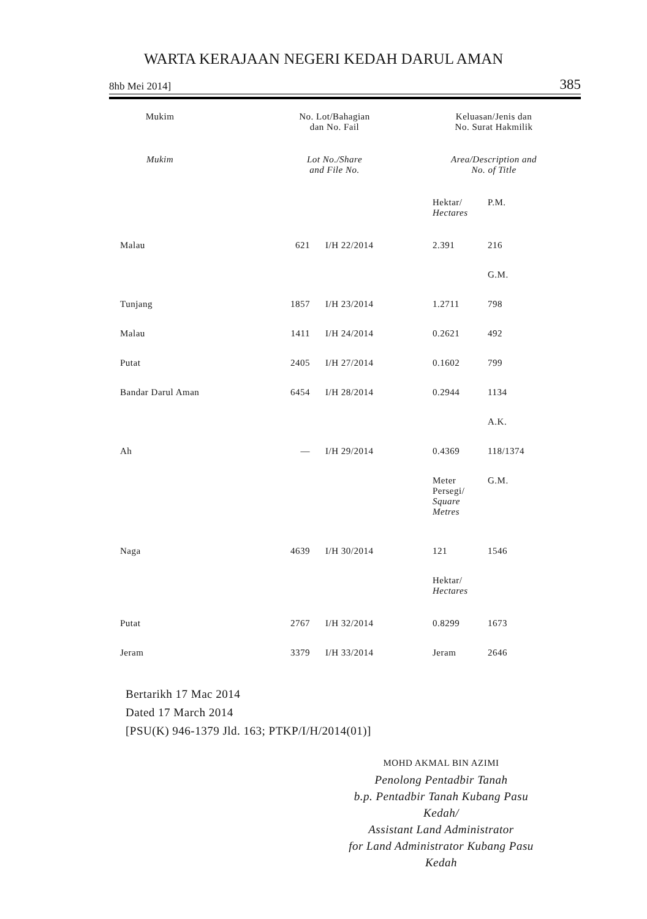WARTA KERAJAAN NEGERI KEDAH DARUL AMAN
8hb Mei 2014] 385
| Mukim | | No. Lot/Bahagian dan No. Fail | | | Keluasan/Jenis dan No. Surat Hakmilik | |
| --- | --- | --- | --- | --- | --- | --- |
| Mukim | | Lot No./Share and File No. | | | Area/Description and No. of Title | |
| | | | | | Hektar/ Hectares | P.M. |
| Malau | | 621 | I/H 22/2014 | | 2.391 | 216 |
| | | | | | | G.M. |
| Tunjang | | 1857 | I/H 23/2014 | | 1.2711 | 798 |
| Malau | | 1411 | I/H 24/2014 | | 0.2621 | 492 |
| Putat | | 2405 | I/H 27/2014 | | 0.1602 | 799 |
| Bandar Darul Aman | | 6454 | I/H 28/2014 | | 0.2944 | 1134 |
| | | | | | | A.K. |
| Ah | | — | I/H 29/2014 | | 0.4369 | 118/1374 |
| | | | | | Meter Persegi/ Square Metres | G.M. |
| Naga | | 4639 | I/H 30/2014 | | 121 | 1546 |
| | | | | | Hektar/ Hectares | |
| Putat | | 2767 | I/H 32/2014 | | 0.8299 | 1673 |
| Jeram | | 3379 | I/H 33/2014 | | Jeram | 2646 |
Bertarikh 17 Mac 2014
Dated 17 March 2014
[PSU(K) 946-1379 Jld. 163; PTKP/I/H/2014(01)]
MOHD AKMAL BIN AZIMI
Penolong Pentadbir Tanah
b.p. Pentadbir Tanah Kubang Pasu
Kedah/
Assistant Land Administrator
for Land Administrator Kubang Pasu
Kedah